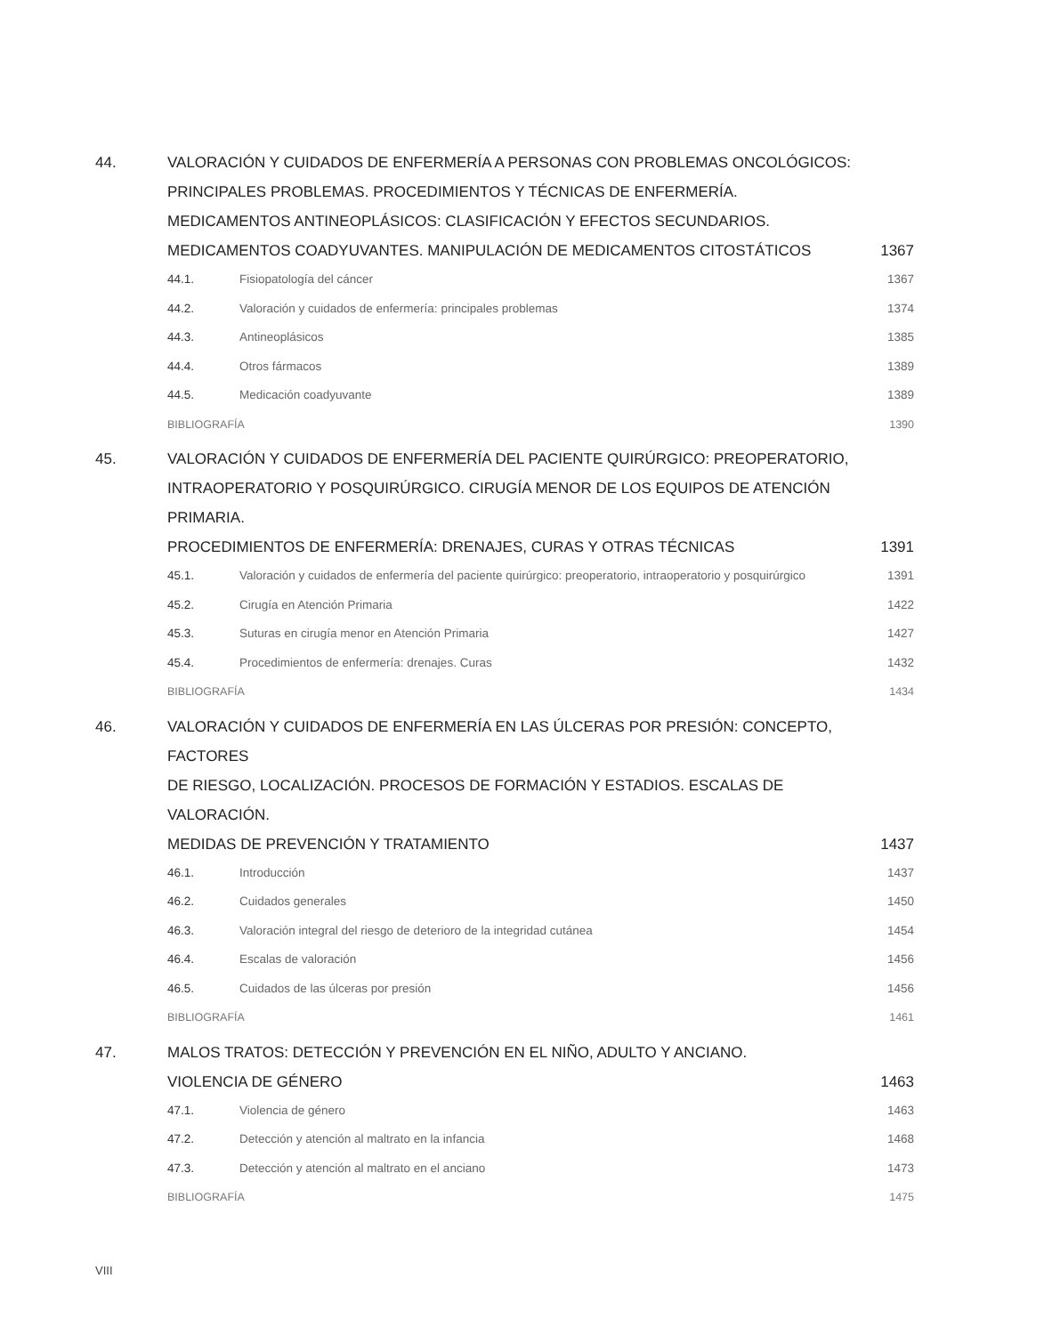44. VALORACIÓN Y CUIDADOS DE ENFERMERÍA A PERSONAS CON PROBLEMAS ONCOLÓGICOS:
PRINCIPALES PROBLEMAS. PROCEDIMIENTOS Y TÉCNICAS DE ENFERMERÍA.
MEDICAMENTOS ANTINEOPLÁSICOS: CLASIFICACIÓN Y EFECTOS SECUNDARIOS.
MEDICAMENTOS COADYUVANTES. MANIPULACIÓN DE MEDICAMENTOS CITOSTÁTICOS
1367
44.1. Fisiopatología del cáncer 1367
44.2. Valoración y cuidados de enfermería: principales problemas
1374
44.3. Antineoplásicos 1385
44.4. Otros fármacos 1389
44.5. Medicación coadyuvante 1389
BIBLIOGRAFÍA 1390
45. VALORACIÓN Y CUIDADOS DE ENFERMERÍA DEL PACIENTE QUIRÚRGICO: PREOPERATORIO,
INTRAOPERATORIO Y POSQUIRÚRGICO. CIRUGÍA MENOR DE LOS EQUIPOS DE ATENCIÓN PRIMARIA.
PROCEDIMIENTOS DE ENFERMERÍA: DRENAJES, CURAS Y OTRAS TÉCNICAS
1391
45.1. Valoración y cuidados de enfermería del paciente quirúrgico: preoperatorio, intraoperatorio y posquirúrgico
1391
45.2. Cirugía en Atención Primaria 1422
45.3. Suturas en cirugía menor en Atención Primaria
1427
45.4. Procedimientos de enfermería: drenajes. Curas
1432
BIBLIOGRAFÍA 1434
46. VALORACIÓN Y CUIDADOS DE ENFERMERÍA EN LAS ÚLCERAS POR PRESIÓN: CONCEPTO, FACTORES
DE RIESGO, LOCALIZACIÓN. PROCESOS DE FORMACIÓN Y ESTADIOS. ESCALAS DE VALORACIÓN.
MEDIDAS DE PREVENCIÓN Y TRATAMIENTO
1437
46.1. Introducción 1437
46.2. Cuidados generales 1450
46.3. Valoración integral del riesgo de deterioro de la integridad cutánea
1454
46.4. Escalas de valoración 1456
46.5. Cuidados de las úlceras por presión
1456
BIBLIOGRAFÍA 1461
47. MALOS TRATOS: DETECCIÓN Y PREVENCIÓN EN EL NIÑO, ADULTO Y ANCIANO.
VIOLENCIA DE GÉNERO
1463
47.1. Violencia de género 1463
47.2. Detección y atención al maltrato en la infancia
1468
47.3. Detección y atención al maltrato en el anciano
1473
BIBLIOGRAFÍA 1475
VIII